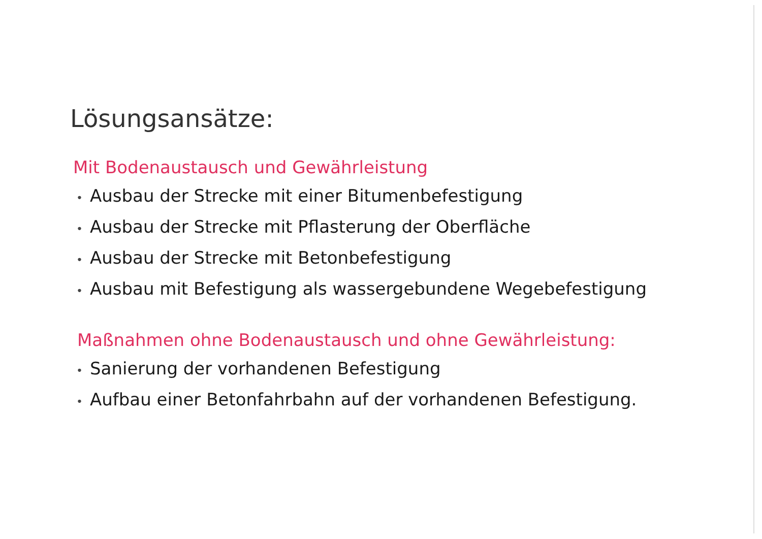Lösungsansätze:
Mit Bodenaustausch und Gewährleistung
• Ausbau der Strecke mit einer Bitumenbefestigung
• Ausbau der Strecke mit Pflasterung der Oberfläche
• Ausbau der Strecke mit Betonbefestigung
• Ausbau mit Befestigung als wassergebundene Wegebefestigung
Maßnahmen ohne Bodenaustausch und ohne Gewährleistung:
• Sanierung der vorhandenen Befestigung
• Aufbau einer Betonfahrbahn auf der vorhandenen Befestigung.